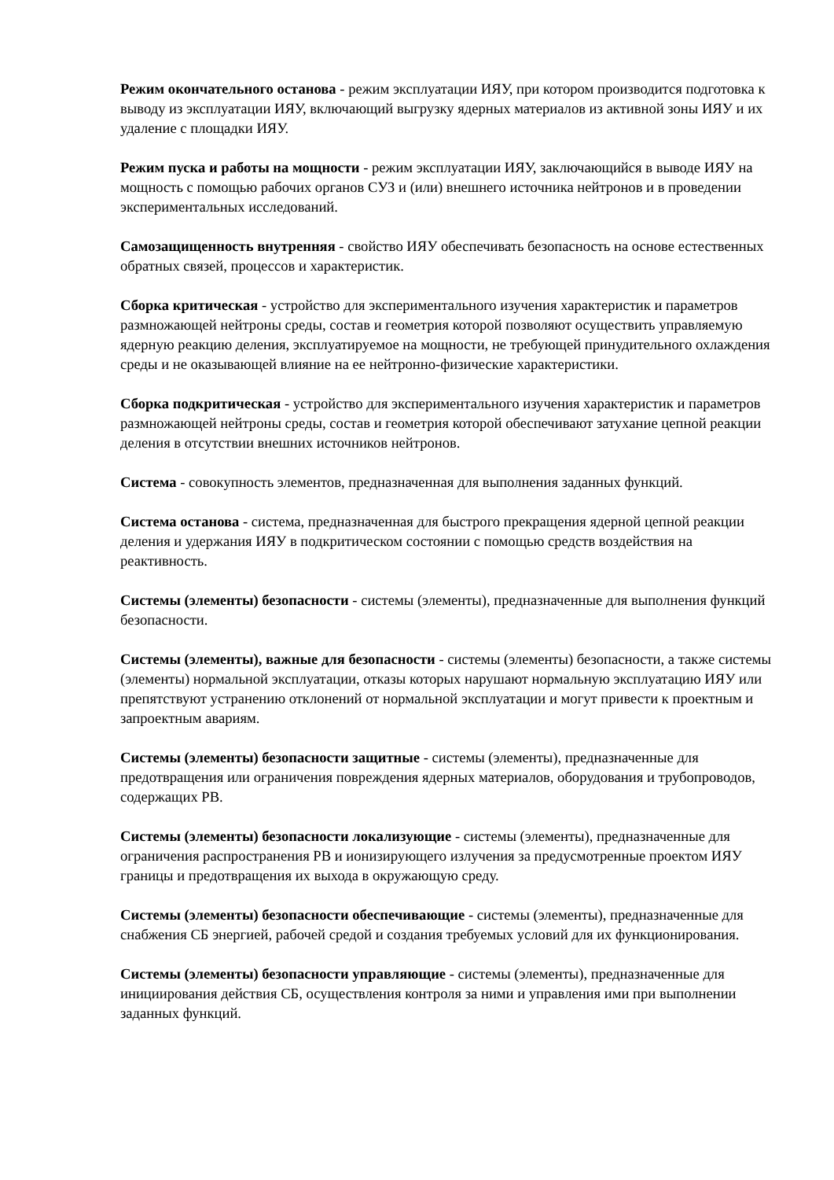Режим окончательного останова - режим эксплуатации ИЯУ, при котором производится подготовка к выводу из эксплуатации ИЯУ, включающий выгрузку ядерных материалов из активной зоны ИЯУ и их удаление с площадки ИЯУ.
Режим пуска и работы на мощности - режим эксплуатации ИЯУ, заключающийся в выводе ИЯУ на мощность с помощью рабочих органов СУЗ и (или) внешнего источника нейтронов и в проведении экспериментальных исследований.
Самозащищенность внутренняя - свойство ИЯУ обеспечивать безопасность на основе естественных обратных связей, процессов и характеристик.
Сборка критическая - устройство для экспериментального изучения характеристик и параметров размножающей нейтроны среды, состав и геометрия которой позволяют осуществить управляемую ядерную реакцию деления, эксплуатируемое на мощности, не требующей принудительного охлаждения среды и не оказывающей влияние на ее нейтронно-физические характеристики.
Сборка подкритическая - устройство для экспериментального изучения характеристик и параметров размножающей нейтроны среды, состав и геометрия которой обеспечивают затухание цепной реакции деления в отсутствии внешних источников нейтронов.
Система - совокупность элементов, предназначенная для выполнения заданных функций.
Система останова - система, предназначенная для быстрого прекращения ядерной цепной реакции деления и удержания ИЯУ в подкритическом состоянии с помощью средств воздействия на реактивность.
Системы (элементы) безопасности - системы (элементы), предназначенные для выполнения функций безопасности.
Системы (элементы), важные для безопасности - системы (элементы) безопасности, а также системы (элементы) нормальной эксплуатации, отказы которых нарушают нормальную эксплуатацию ИЯУ или препятствуют устранению отклонений от нормальной эксплуатации и могут привести к проектным и запроектным авариям.
Системы (элементы) безопасности защитные - системы (элементы), предназначенные для предотвращения или ограничения повреждения ядерных материалов, оборудования и трубопроводов, содержащих РВ.
Системы (элементы) безопасности локализующие - системы (элементы), предназначенные для ограничения распространения РВ и ионизирующего излучения за предусмотренные проектом ИЯУ границы и предотвращения их выхода в окружающую среду.
Системы (элементы) безопасности обеспечивающие - системы (элементы), предназначенные для снабжения СБ энергией, рабочей средой и создания требуемых условий для их функционирования.
Системы (элементы) безопасности управляющие - системы (элементы), предназначенные для инициирования действия СБ, осуществления контроля за ними и управления ими при выполнении заданных функций.